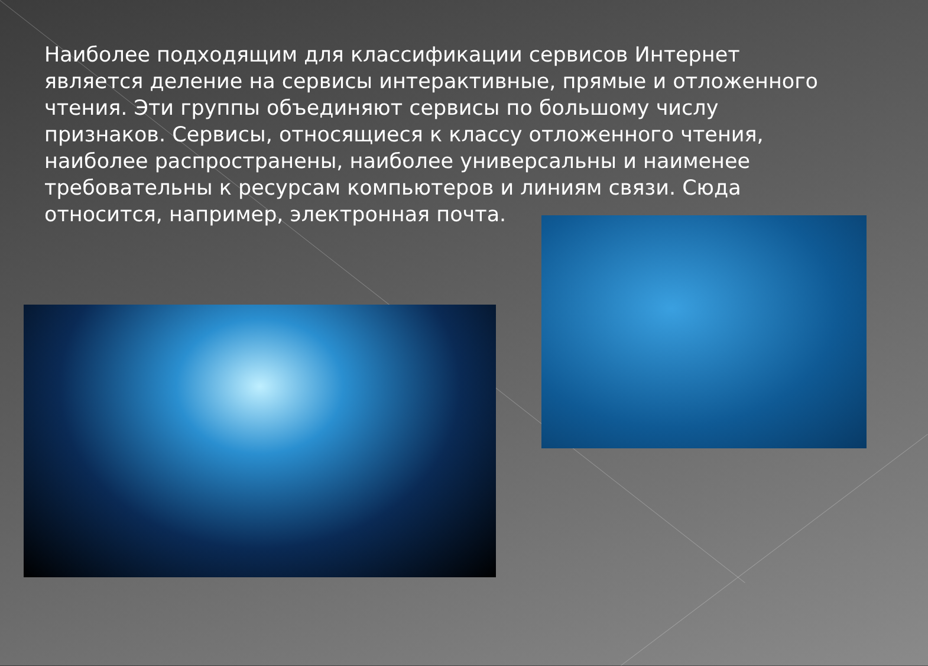Наиболее подходящим для классификации сервисов Интернет является деление на сервисы интерактивные, прямые и отложенного чтения. Эти группы объединяют сервисы по большому числу признаков. Сервисы, относящиеся к классу отложенного чтения, наиболее распространены, наиболее универсальны и наименее требовательны к ресурсам компьютеров и линиям связи. Сюда относится, например, электронная почта.